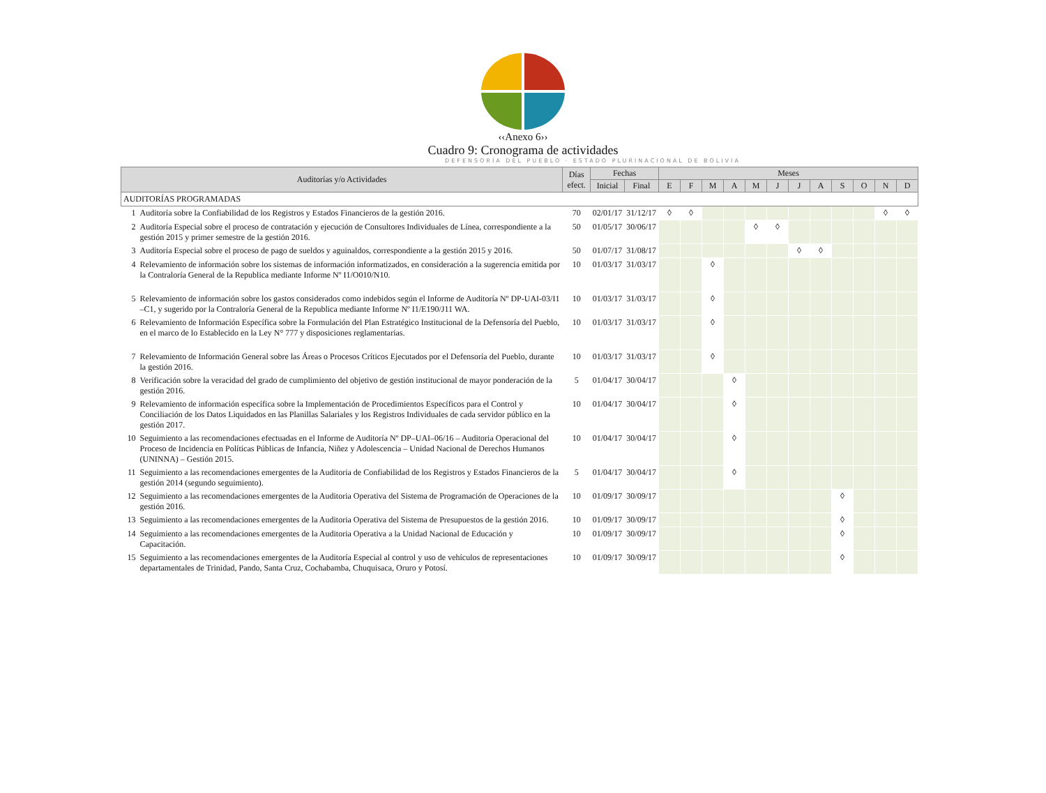‹‹Anexo 6››
Cuadro 9: Cronograma de actividades
DEFENSORÍA DEL PUEBLO · ESTADO PLURINACIONAL DE BOLIVIA
| Auditorías y/o Actividades | | Días efect. | Fechas | | Meses | | | | | | | | | | | |
| --- | --- | --- | --- | --- | --- | --- | --- | --- | --- | --- | --- | --- | --- | --- | --- | --- |
| | | | Inicial | Final | E | F | M | A | M | J | J | A | S | O | N | D |
| AUDITORÍAS PROGRAMADAS | | | | | | | | | | | | | | | | |
| 1 | Auditoría sobre la Confiabilidad de los Registros y Estados Financieros de la gestión 2016. | 70 | 02/01/17 | 31/12/17 | ◊ | ◊ | | | | | | | | | ◊ | ◊ |
| 2 | Auditoría Especial sobre el proceso de contratación y ejecución de Consultores Individuales de Línea, correspondiente a la gestión 2015 y primer semestre de la gestión 2016. | 50 | 01/05/17 | 30/06/17 | | | | | ◊ | ◊ | | | | | | |
| 3 | Auditoría Especial sobre el proceso de pago de sueldos y aguinaldos, correspondiente a la gestión 2015 y 2016. | 50 | 01/07/17 | 31/08/17 | | | | | | | ◊ | ◊ | | | | |
| 4 | Relevamiento de información sobre los sistemas de información informatizados, en consideración a la sugerencia emitida por la Contraloría General de la Republica mediante Informe Nº I1/O010/N10. | 10 | 01/03/17 | 31/03/17 | | | ◊ | | | | | | | | | |
| 5 | Relevamiento de información sobre los gastos considerados como indebidos según el Informe de Auditoría Nº DP-UAI-03/I1 –C1, y sugerido por la Contraloría General de la Republica mediante Informe Nº I1/E190/J11 WA. | 10 | 01/03/17 | 31/03/17 | | | ◊ | | | | | | | | | |
| 6 | Relevamiento de Información Específica sobre la Formulación del Plan Estratégico Institucional de la Defensoría del Pueblo, en el marco de lo Establecido en la Ley N° 777 y disposiciones reglamentarias. | 10 | 01/03/17 | 31/03/17 | | | ◊ | | | | | | | | | |
| 7 | Relevamiento de Información General sobre las Áreas o Procesos Críticos Ejecutados por el Defensoría del Pueblo, durante la gestión 2016. | 10 | 01/03/17 | 31/03/17 | | | ◊ | | | | | | | | | |
| 8 | Verificación sobre la veracidad del grado de cumplimiento del objetivo de gestión institucional de mayor ponderación de la gestión 2016. | 5 | 01/04/17 | 30/04/17 | | | | ◊ | | | | | | | | |
| 9 | Relevamiento de información específica sobre la Implementación de Procedimientos Específicos para el Control y Conciliación de los Datos Liquidados en las Planillas Salariales y los Registros Individuales de cada servidor público en la gestión 2017. | 10 | 01/04/17 | 30/04/17 | | | | ◊ | | | | | | | | |
| 10 | Seguimiento a las recomendaciones efectuadas en el Informe de Auditoría Nº DP–UAI–06/16 – Auditoria Operacional del Proceso de Incidencia en Políticas Públicas de Infancia, Niñez y Adolescencia – Unidad Nacional de Derechos Humanos (UNINNA) – Gestión 2015. | 10 | 01/04/17 | 30/04/17 | | | | ◊ | | | | | | | | |
| 11 | Seguimiento a las recomendaciones emergentes de la Auditoria de Confiabilidad de los Registros y Estados Financieros de la gestión 2014 (segundo seguimiento). | 5 | 01/04/17 | 30/04/17 | | | | ◊ | | | | | | | | |
| 12 | Seguimiento a las recomendaciones emergentes de la Auditoria Operativa del Sistema de Programación de Operaciones de la gestión 2016. | 10 | 01/09/17 | 30/09/17 | | | | | | | | | ◊ | | | |
| 13 | Seguimiento a las recomendaciones emergentes de la Auditoria Operativa del Sistema de Presupuestos de la gestión 2016. | 10 | 01/09/17 | 30/09/17 | | | | | | | | | ◊ | | | |
| 14 | Seguimiento a las recomendaciones emergentes de la Auditoria Operativa a la Unidad Nacional de Educación y Capacitación. | 10 | 01/09/17 | 30/09/17 | | | | | | | | | ◊ | | | |
| 15 | Seguimiento a las recomendaciones emergentes de la Auditoría Especial al control y uso de vehículos de representaciones departamentales de Trinidad, Pando, Santa Cruz, Cochabamba, Chuquisaca, Oruro y Potosí. | 10 | 01/09/17 | 30/09/17 | | | | | | | | | ◊ | | | |